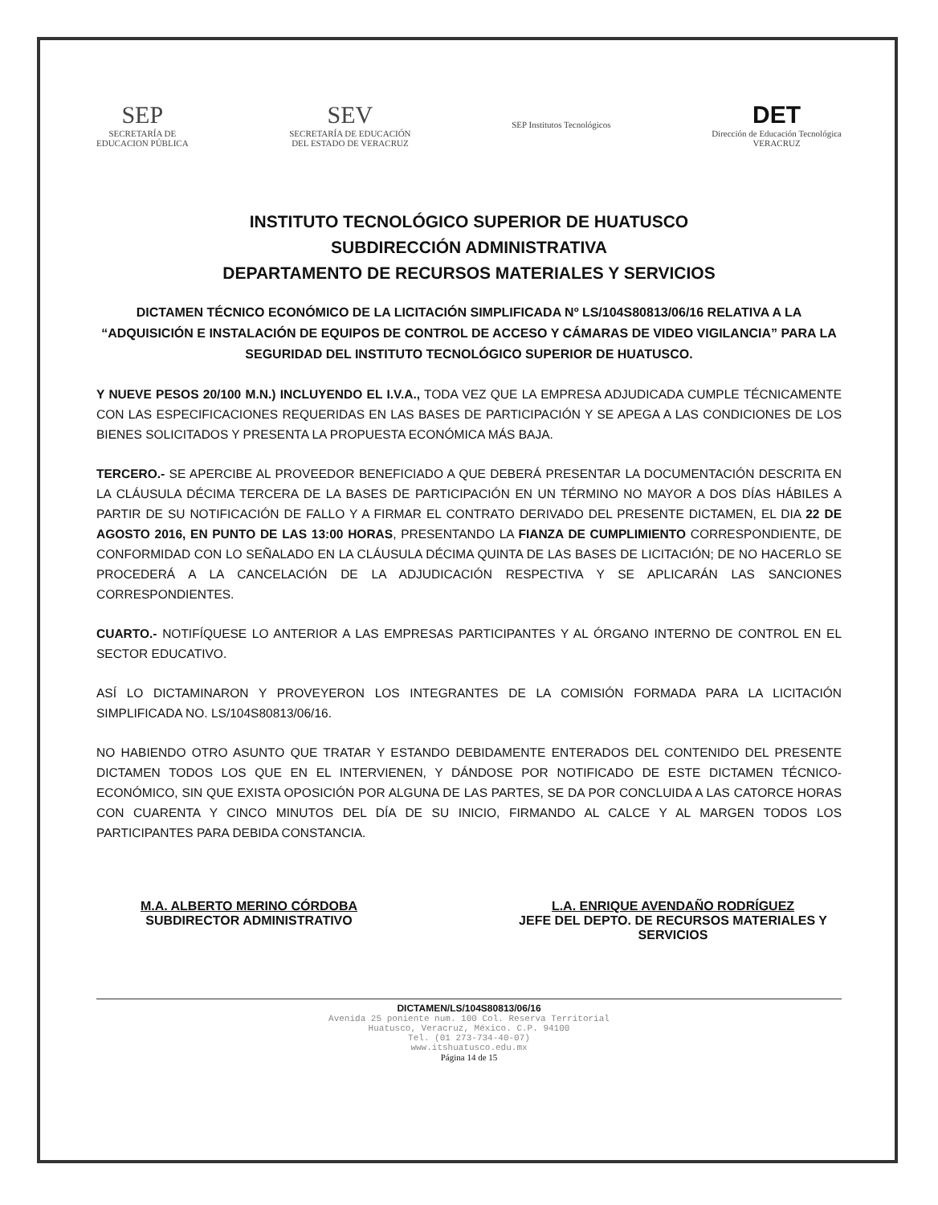SEP
SECRETARÍA DE
EDUCACION PÚBLICA
SEV
SECRETARÍA DE EDUCACIÓN
DEL ESTADO DE VERACRUZ
SEP Institutos Tecnológicos
DET
Dirección de Educación Tecnológica
VERACRUZ
INSTITUTO TECNOLÓGICO SUPERIOR DE HUATUSCO
SUBDIRECCIÓN ADMINISTRATIVA
DEPARTAMENTO DE RECURSOS MATERIALES Y SERVICIOS
DICTAMEN TÉCNICO ECONÓMICO DE LA LICITACIÓN SIMPLIFICADA Nº LS/104S80813/06/16 RELATIVA A LA “ADQUISICIÓN E INSTALACIÓN DE EQUIPOS DE CONTROL DE ACCESO Y CÁMARAS DE VIDEO VIGILANCIA” PARA LA SEGURIDAD DEL INSTITUTO TECNOLÓGICO SUPERIOR DE HUATUSCO.
Y NUEVE PESOS 20/100 M.N.) INCLUYENDO EL I.V.A., TODA VEZ QUE LA EMPRESA ADJUDICADA CUMPLE TÉCNICAMENTE CON LAS ESPECIFICACIONES REQUERIDAS EN LAS BASES DE PARTICIPACIÓN Y SE APEGA A LAS CONDICIONES DE LOS BIENES SOLICITADOS Y PRESENTA LA PROPUESTA ECONÓMICA MÁS BAJA.
TERCERO.- SE APERCIBE AL PROVEEDOR BENEFICIADO A QUE DEBERÁ PRESENTAR LA DOCUMENTACIÓN DESCRITA EN LA CLÁUSULA DÉCIMA TERCERA DE LA BASES DE PARTICIPACIÓN EN UN TÉRMINO NO MAYOR A DOS DÍAS HÁBILES A PARTIR DE SU NOTIFICACIÓN DE FALLO Y A FIRMAR EL CONTRATO DERIVADO DEL PRESENTE DICTAMEN, EL DIA 22 DE AGOSTO 2016, EN PUNTO DE LAS 13:00 HORAS, PRESENTANDO LA FIANZA DE CUMPLIMIENTO CORRESPONDIENTE, DE CONFORMIDAD CON LO SEÑALADO EN LA CLÁUSULA DÉCIMA QUINTA DE LAS BASES DE LICITACIÓN; DE NO HACERLO SE PROCEDERÁ A LA CANCELACIÓN DE LA ADJUDICACIÓN RESPECTIVA Y SE APLICARÁN LAS SANCIONES CORRESPONDIENTES.
CUARTO.- NOTIFÍQUESE LO ANTERIOR A LAS EMPRESAS PARTICIPANTES Y AL ÓRGANO INTERNO DE CONTROL EN EL SECTOR EDUCATIVO.
ASÍ LO DICTAMINARON Y PROVEYERON LOS INTEGRANTES DE LA COMISIÓN FORMADA PARA LA LICITACIÓN SIMPLIFICADA NO. LS/104S80813/06/16.
NO HABIENDO OTRO ASUNTO QUE TRATAR Y ESTANDO DEBIDAMENTE ENTERADOS DEL CONTENIDO DEL PRESENTE DICTAMEN TODOS LOS QUE EN EL INTERVIENEN, Y DÁNDOSE POR NOTIFICADO DE ESTE DICTAMEN TÉCNICO-ECONÓMICO, SIN QUE EXISTA OPOSICIÓN POR ALGUNA DE LAS PARTES, SE DA POR CONCLUIDA A LAS CATORCE HORAS CON CUARENTA Y CINCO MINUTOS DEL DÍA DE SU INICIO, FIRMANDO AL CALCE Y AL MARGEN TODOS LOS PARTICIPANTES PARA DEBIDA CONSTANCIA.
M.A. ALBERTO MERINO CÓRDOBA
SUBDIRECTOR ADMINISTRATIVO
L.A. ENRIQUE AVENDAÑO RODRÍGUEZ
JEFE DEL DEPTO. DE RECURSOS MATERIALES Y SERVICIOS
DICTAMEN/LS/104S80813/06/16
Avenida 25 poniente num. 100 Col. Reserva Territorial
Huatusco, Veracruz, México. C.P. 94100
Tel. (01 273-734-40-07)
www.itshuatusco.edu.mx
Página 14 de 15